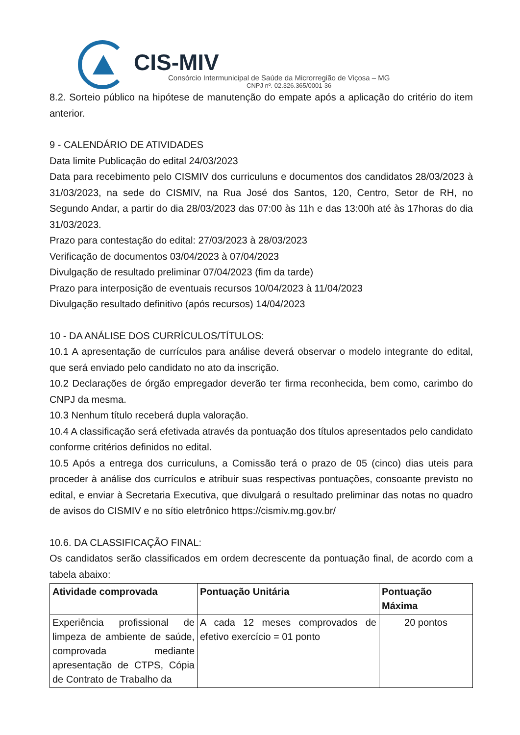CIS-MIV
Consórcio Intermunicipal de Saúde da Microrregião de Viçosa – MG
CNPJ nº. 02.326.365/0001-36
8.2. Sorteio público na hipótese de manutenção do empate após a aplicação do critério do item anterior.
9 - CALENDÁRIO DE ATIVIDADES
Data limite Publicação do edital 24/03/2023
Data para recebimento pelo CISMIV dos curriculuns e documentos dos candidatos 28/03/2023 à 31/03/2023, na sede do CISMIV, na Rua José dos Santos, 120, Centro, Setor de RH, no Segundo Andar, a partir do dia 28/03/2023 das 07:00 às 11h e das 13:00h até às 17horas do dia 31/03/2023.
Prazo para contestação do edital: 27/03/2023 à 28/03/2023
Verificação de documentos 03/04/2023 à 07/04/2023
Divulgação de resultado preliminar 07/04/2023 (fim da tarde)
Prazo para interposição de eventuais recursos 10/04/2023 à 11/04/2023
Divulgação resultado definitivo (após recursos) 14/04/2023
10 - DA ANÁLISE DOS CURRÍCULOS/TÍTULOS:
10.1 A apresentação de currículos para análise deverá observar o modelo integrante do edital, que será enviado pelo candidato no ato da inscrição.
10.2 Declarações de órgão empregador deverão ter firma reconhecida, bem como, carimbo do CNPJ da mesma.
10.3 Nenhum título receberá dupla valoração.
10.4 A classificação será efetivada através da pontuação dos títulos apresentados pelo candidato conforme critérios definidos no edital.
10.5 Após a entrega dos curriculuns, a Comissão terá o prazo de 05 (cinco) dias uteis para proceder à análise dos currículos e atribuir suas respectivas pontuações, consoante previsto no edital, e enviar à Secretaria Executiva, que divulgará o resultado preliminar das notas no quadro de avisos do CISMIV e no sítio eletrônico https://cismiv.mg.gov.br/
10.6. DA CLASSIFICAÇÃO FINAL:
Os candidatos serão classificados em ordem decrescente da pontuação final, de acordo com a tabela abaixo:
| Atividade comprovada | Pontuação Unitária | Pontuação Máxima |
| --- | --- | --- |
| Experiência profissional de limpeza de ambiente de saúde, comprovada mediante apresentação de CTPS, Cópia de Contrato de Trabalho da | A cada 12 meses comprovados de efetivo exercício = 01 ponto | 20 pontos |